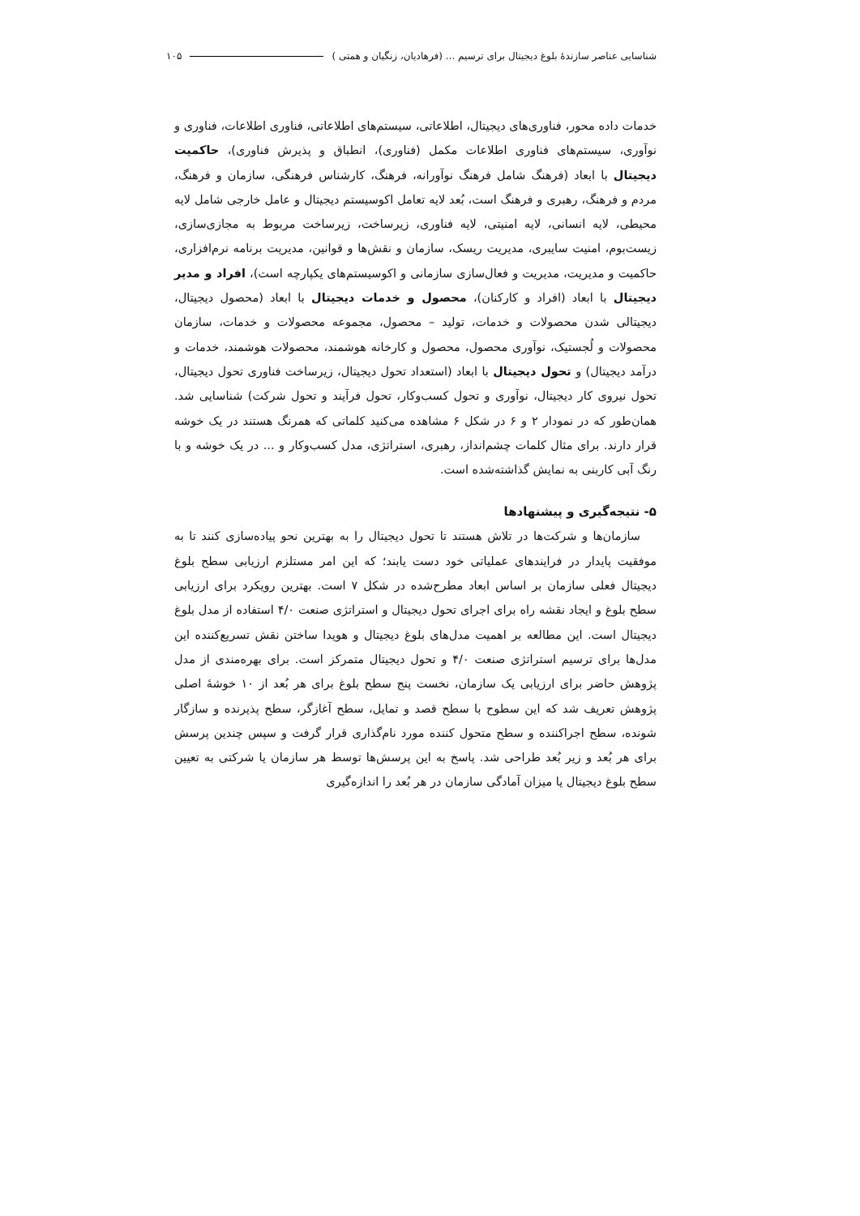شناسایی عناصر سازندهٔ بلوغ دیجیتال برای ترسیم ... (فرهادیان، زنگیان و همتی ) ۱۰۵
خدمات داده محور، فناوری‌های دیجیتال، اطلاعاتی، سیستم‌های اطلاعاتی، فناوری اطلاعات، فناوری و نوآوری، سیستم‌های فناوری اطلاعات مکمل (فناوری)، انطباق و پذیرش فناوری)، حاکمیت دیجیتال با ابعاد (فرهنگ شامل فرهنگ نوآورانه، فرهنگ، کارشناس فرهنگی، سازمان و فرهنگ، مردم و فرهنگ، رهبری و فرهنگ است، بُعد لایه تعامل اکوسیستم دیجیتال و عامل خارجی شامل لایه محیطی، لایه انسانی، لایه امنیتی، لایه فناوری، زیرساخت، زیرساخت مربوط به مجازی‌سازی، زیست‌بوم، امنیت سایبری، مدیریت ریسک، سازمان و نقش‌ها و قوانین، مدیریت برنامه نرم‌افزاری، حاکمیت و مدیریت، مدیریت و فعال‌سازی سازمانی و اکوسیستم‌های یکپارچه است)، افراد و مدیر دیجیتال با ابعاد (افراد و کارکنان)، محصول و خدمات دیجیتال با ابعاد (محصول دیجیتال، دیجیتالی شدن محصولات و خدمات، تولید – محصول، مجموعه محصولات و خدمات، سازمان محصولات و لُجستیک، نوآوری محصول، محصول و کارخانه هوشمند، محصولات هوشمند، خدمات و درآمد دیجیتال) و تحول دیجیتال با ابعاد (استعداد تحول دیجیتال، زیرساخت فناوری تحول دیجیتال، تحول نیروی کار دیجیتال، نوآوری و تحول کسب‌وکار، تحول فرآیند و تحول شرکت) شناسایی شد. همان‌طور که در نمودار ۲ و ۶ در شکل ۶ مشاهده می‌کنید کلماتی که همرنگ هستند در یک خوشه قرار دارند. برای مثال کلمات چشم‌انداز، رهبری، استراتژی، مدل کسب‌وکار و ... در یک خوشه و با رنگ آبی کاربنی به نمایش گذاشته‌شده است.
۵- نتیجه‌گیری و پیشنهادها
سازمان‌ها و شرکت‌ها در تلاش هستند تا تحول دیجیتال را به بهترین نحو پیاده‌سازی کنند تا به موفقیت پایدار در فرایندهای عملیاتی خود دست یابند؛ که این امر مستلزم ارزیابی سطح بلوغ دیجیتال فعلی سازمان بر اساس ابعاد مطرح‌شده در شکل ۷ است. بهترین رویکرد برای ارزیابی سطح بلوغ و ایجاد نقشه راه برای اجرای تحول دیجیتال و استراتژی صنعت ۴/۰ استفاده از مدل بلوغ دیجیتال است. این مطالعه بر اهمیت مدل‌های بلوغ دیجیتال و هویدا ساختن نقش تسریع‌کننده این مدل‌ها برای ترسیم استراتژی صنعت ۴/۰ و تحول دیجیتال متمرکز است. برای بهره‌مندی از مدل پژوهش حاضر برای ارزیابی یک سازمان، نخست پنج سطح بلوغ برای هر بُعد از ۱۰ خوشهٔ اصلی پژوهش تعریف شد که این سطوح با سطح قصد و تمایل، سطح آغازگر، سطح پذیرنده و سازگار شونده، سطح اجراکننده و سطح متحول کننده مورد نام‌گذاری قرار گرفت و سپس چندین پرسش برای هر بُعد و زیر بُعد طراحی شد. پاسخ به این پرسش‌ها توسط هر سازمان یا شرکتی به تعیین سطح بلوغ دیجیتال یا میزان آمادگی سازمان در هر بُعد را اندازه‌گیری